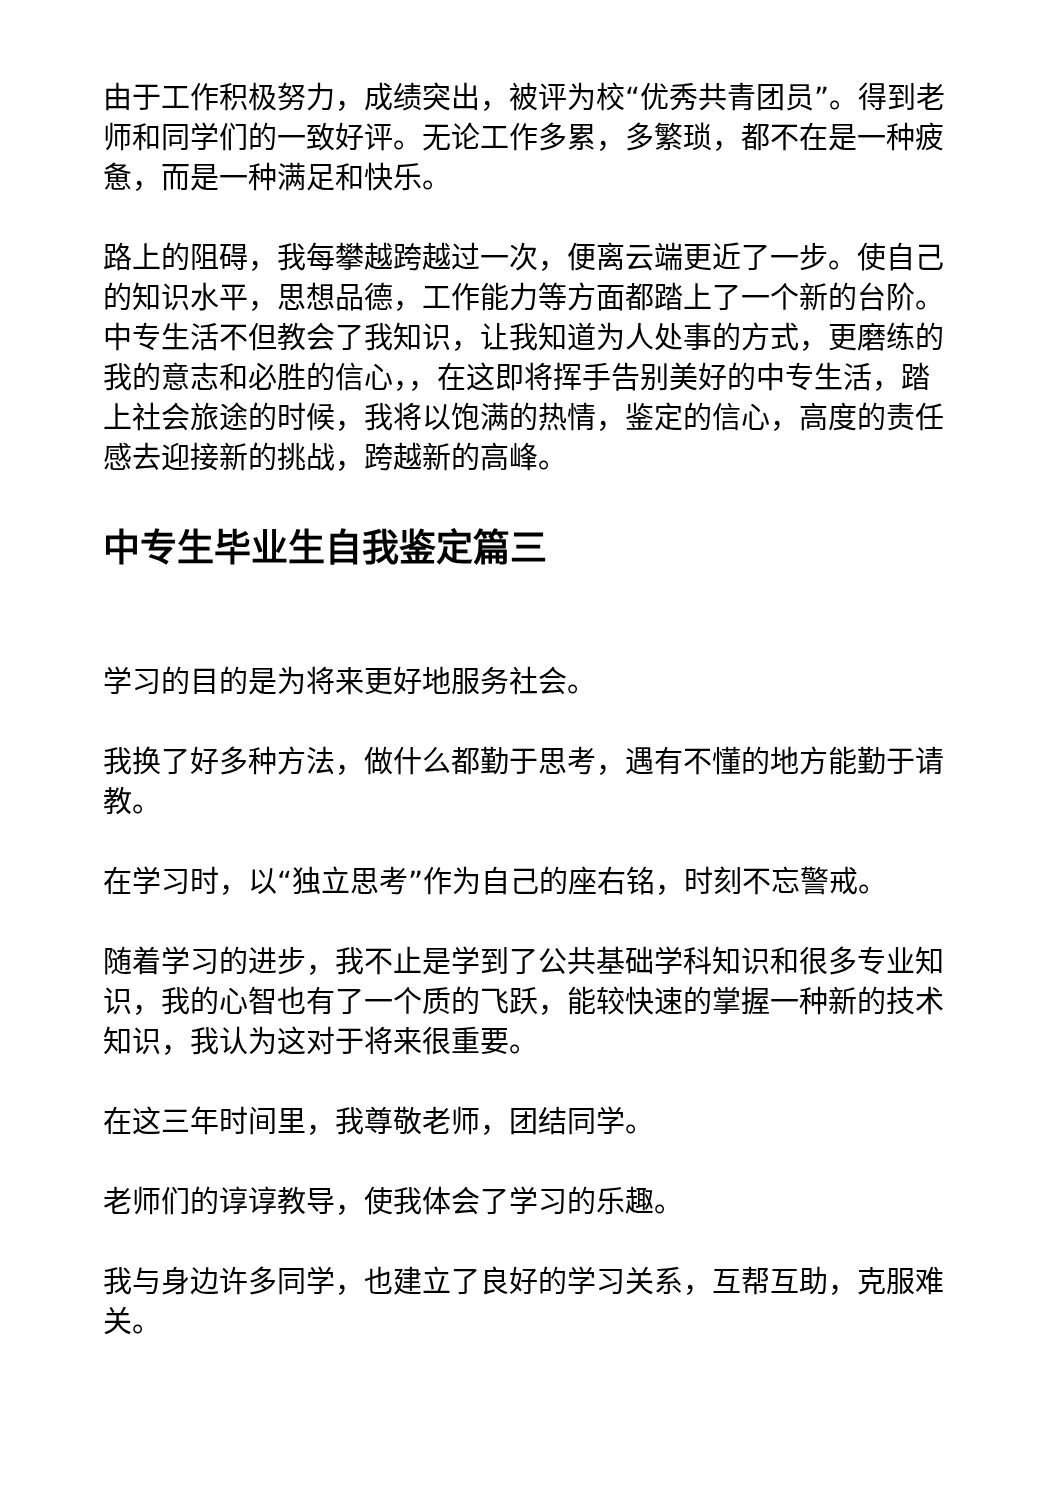由于工作积极努力，成绩突出，被评为校“优秀共青团员”。得到老师和同学们的一致好评。无论工作多累，多繁琐，都不在是一种疲惫，而是一种满足和快乐。
路上的阻碍，我每攀越跨越过一次，便离云端更近了一步。使自己的知识水平，思想品德，工作能力等方面都踏上了一个新的台阶。中专生活不但教会了我知识，让我知道为人处事的方式，更磨练的我的意志和必胜的信心，，在这即将挥手告别美好的中专生活，踏上社会旅途的时候，我将以饱满的热情，鉴定的信心，高度的责任感去迎接新的挑战，跨越新的高峰。
中专生毕业生自我鉴定篇三
学习的目的是为将来更好地服务社会。
我换了好多种方法，做什么都勤于思考，遇有不懂的地方能勤于请教。
在学习时，以“独立思考”作为自己的座右铭，时刻不忘警戒。
随着学习的进步，我不止是学到了公共基础学科知识和很多专业知识，我的心智也有了一个质的飞跃，能较快速的掌握一种新的技术知识，我认为这对于将来很重要。
在这三年时间里，我尊敬老师，团结同学。
老师们的谆谆教导，使我体会了学习的乐趣。
我与身边许多同学，也建立了良好的学习关系，互帮互助，克服难关。